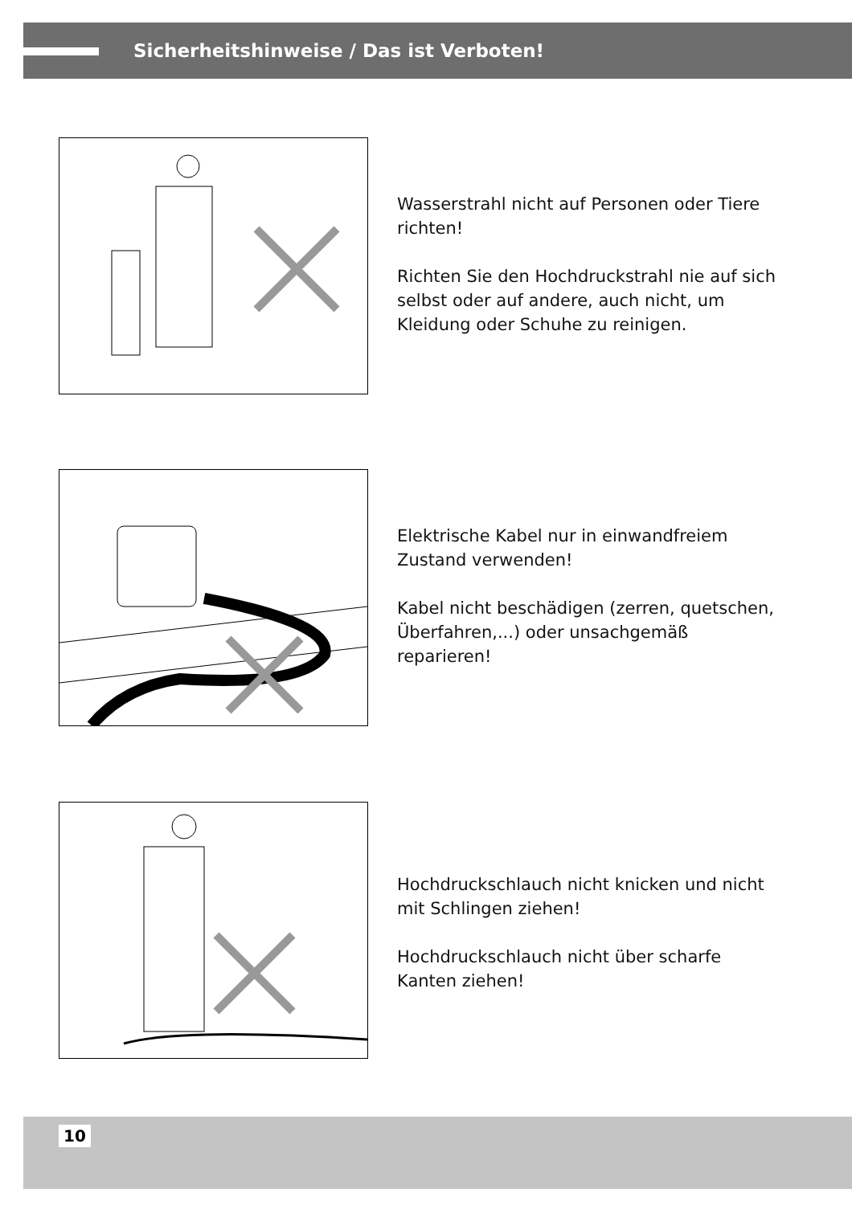Sicherheitshinweise / Das ist Verboten!
Wasserstrahl nicht auf Personen oder Tiere richten!
Richten Sie den Hochdruckstrahl nie auf sich selbst oder auf andere, auch nicht, um Kleidung oder Schuhe zu reinigen.
Elektrische Kabel nur in einwandfreiem Zustand verwenden!
Kabel nicht beschädigen (zerren, quetschen, Überfahren,...) oder unsachgemäß reparieren!
Hochdruckschlauch nicht knicken und nicht mit Schlingen ziehen!
Hochdruckschlauch nicht über scharfe Kanten ziehen!
10